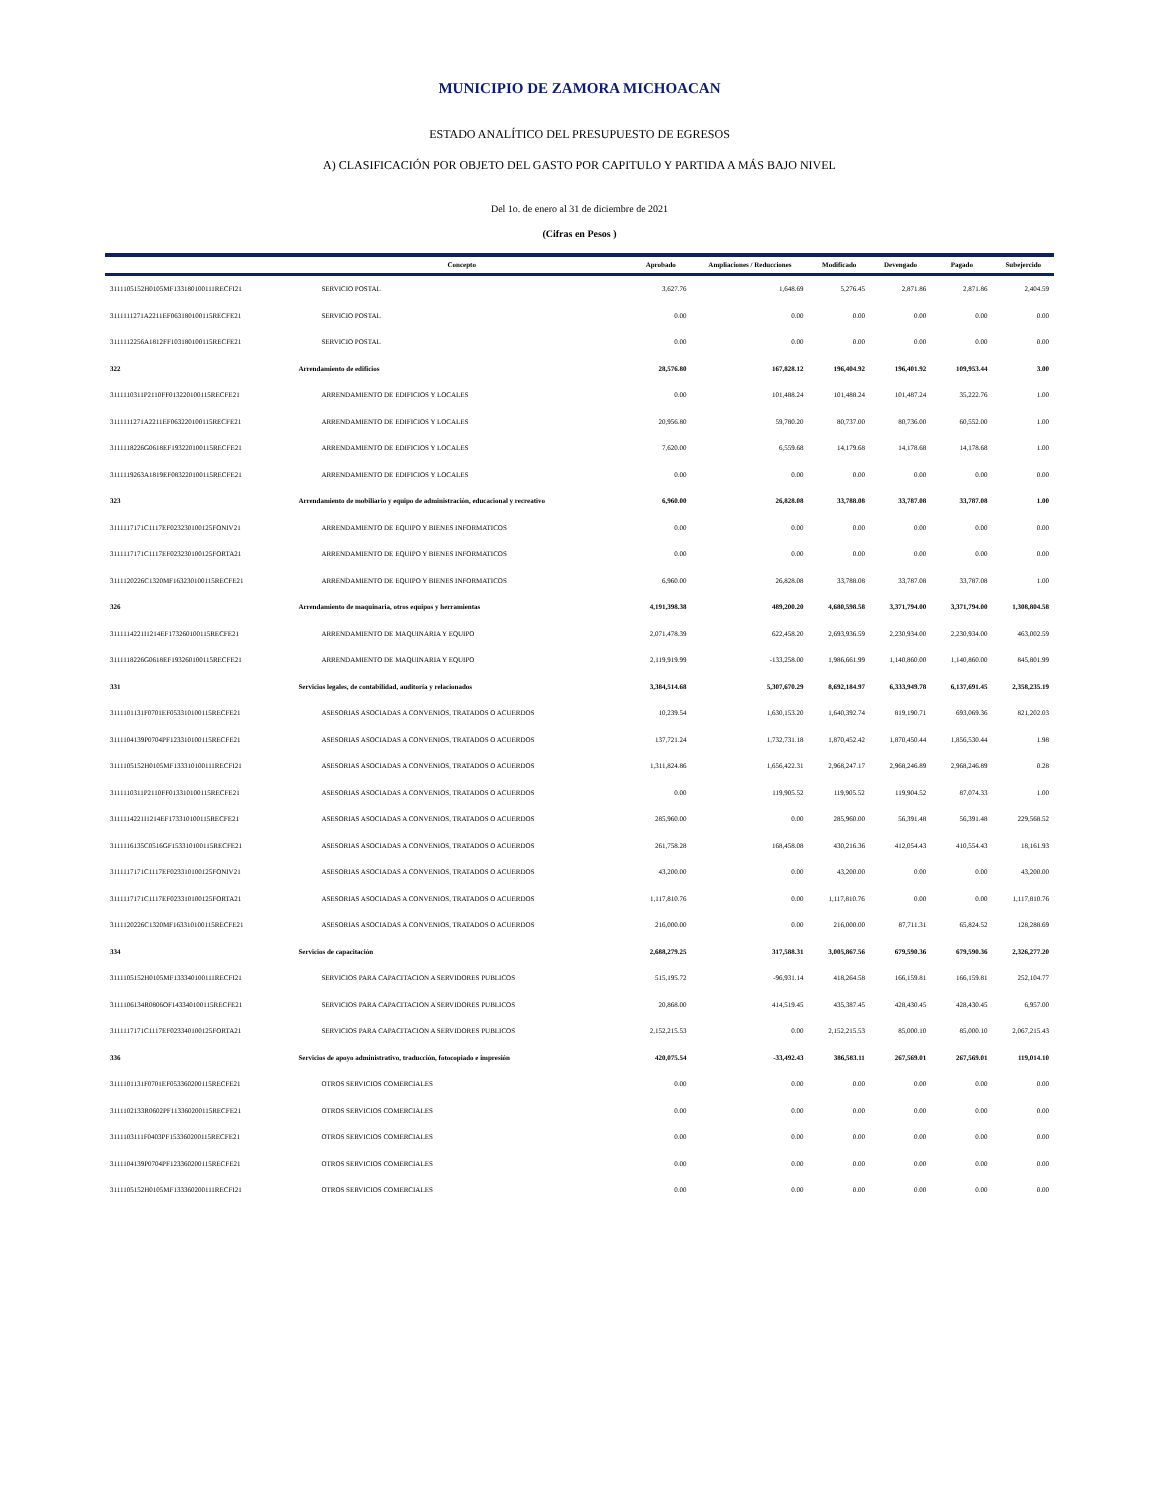MUNICIPIO DE ZAMORA MICHOACAN
ESTADO ANALÍTICO DEL PRESUPUESTO DE EGRESOS
A) CLASIFICACIÓN POR OBJETO DEL GASTO POR CAPITULO Y PARTIDA A MÁS BAJO NIVEL
Del 1o. de enero al 31 de diciembre de 2021
(Cifras en Pesos )
| | Concepto | Aprobado | Ampliaciones / Reducciones | Modificado | Devengado | Pagado | Subejercido |
| --- | --- | --- | --- | --- | --- | --- | --- |
| 3111105152H0105MF133180100111RECFI21 | SERVICIO POSTAL | 3,627.76 | 1,648.69 | 5,276.45 | 2,871.86 | 2,871.86 | 2,404.59 |
| 3111111271A2211EF063180100115RECFE21 | SERVICIO POSTAL | 0.00 | 0.00 | 0.00 | 0.00 | 0.00 | 0.00 |
| 3111112256A1812FF103180100115RECFE21 | SERVICIO POSTAL | 0.00 | 0.00 | 0.00 | 0.00 | 0.00 | 0.00 |
| 322 | Arrendamiento de edificios | 28,576.80 | 167,828.12 | 196,404.92 | 196,401.92 | 109,953.44 | 3.00 |
| 3111110311P2110FF013220100115RECFE21 | ARRENDAMIENTO DE EDIFICIOS Y LOCALES | 0.00 | 101,488.24 | 101,488.24 | 101,487.24 | 35,222.76 | 1.00 |
| 3111111271A2211EF063220100115RECFE21 | ARRENDAMIENTO DE EDIFICIOS Y LOCALES | 20,956.80 | 59,780.20 | 80,737.00 | 80,736.00 | 60,552.00 | 1.00 |
| 3111118226G0618EF193220100115RECFE21 | ARRENDAMIENTO DE EDIFICIOS Y LOCALES | 7,620.00 | 6,559.68 | 14,179.68 | 14,178.68 | 14,178.68 | 1.00 |
| 3111119263A1819EF083220100115RECFE21 | ARRENDAMIENTO DE EDIFICIOS Y LOCALES | 0.00 | 0.00 | 0.00 | 0.00 | 0.00 | 0.00 |
| 323 | Arrendamiento de mobiliario y equipo de administración, educacional y recreativo | 6,960.00 | 26,828.08 | 33,788.08 | 33,787.08 | 33,787.08 | 1.00 |
| 3111117171C1117EF023230100125FONIV21 | ARRENDAMIENTO DE EQUIPO Y BIENES INFORMATICOS | 0.00 | 0.00 | 0.00 | 0.00 | 0.00 | 0.00 |
| 3111117171C1117EF023230100125FORTA21 | ARRENDAMIENTO DE EQUIPO Y BIENES INFORMATICOS | 0.00 | 0.00 | 0.00 | 0.00 | 0.00 | 0.00 |
| 3111120226C1320MF163230100115RECFE21 | ARRENDAMIENTO DE EQUIPO Y BIENES INFORMATICOS | 6,960.00 | 26,828.08 | 33,788.08 | 33,787.08 | 33,787.08 | 1.00 |
| 326 | Arrendamiento de maquinaria, otros equipos y herramientas | 4,191,398.38 | 489,200.20 | 4,680,598.58 | 3,371,794.00 | 3,371,794.00 | 1,308,804.58 |
| 3111114221I1214EF173260100115RECFE21 | ARRENDAMIENTO DE MAQUINARIA Y EQUIPO | 2,071,478.39 | 622,458.20 | 2,693,936.59 | 2,230,934.00 | 2,230,934.00 | 463,002.59 |
| 3111118226G0618EF193260100115RECFE21 | ARRENDAMIENTO DE MAQUINARIA Y EQUIPO | 2,119,919.99 | -133,258.00 | 1,986,661.99 | 1,140,860.00 | 1,140,860.00 | 845,801.99 |
| 331 | Servicios legales, de contabilidad, auditoría y relacionados | 3,384,514.68 | 5,307,670.29 | 8,692,184.97 | 6,333,949.78 | 6,137,691.45 | 2,358,235.19 |
| 3111101131F0701EF053310100115RECFE21 | ASESORIAS ASOCIADAS A CONVENIOS, TRATADOS O ACUERDOS | 10,239.54 | 1,630,153.20 | 1,640,392.74 | 819,190.71 | 693,069.36 | 821,202.03 |
| 3111104139P0704PF123310100115RECFE21 | ASESORIAS ASOCIADAS A CONVENIOS, TRATADOS O ACUERDOS | 137,721.24 | 1,732,731.18 | 1,870,452.42 | 1,870,450.44 | 1,856,530.44 | 1.98 |
| 3111105152H0105MF133310100111RECFI21 | ASESORIAS ASOCIADAS A CONVENIOS, TRATADOS O ACUERDOS | 1,311,824.86 | 1,656,422.31 | 2,968,247.17 | 2,968,246.89 | 2,968,246.89 | 0.28 |
| 3111110311P2110FF013310100115RECFE21 | ASESORIAS ASOCIADAS A CONVENIOS, TRATADOS O ACUERDOS | 0.00 | 119,905.52 | 119,905.52 | 119,904.52 | 87,074.33 | 1.00 |
| 3111114221I1214EF173310100115RECFE21 | ASESORIAS ASOCIADAS A CONVENIOS, TRATADOS O ACUERDOS | 285,960.00 | 0.00 | 285,960.00 | 56,391.48 | 56,391.48 | 229,568.52 |
| 3111116135C0516GF153310100115RECFE21 | ASESORIAS ASOCIADAS A CONVENIOS, TRATADOS O ACUERDOS | 261,758.28 | 168,458.08 | 430,216.36 | 412,054.43 | 410,554.43 | 18,161.93 |
| 3111117171C1117EF023310100125FONIV21 | ASESORIAS ASOCIADAS A CONVENIOS, TRATADOS O ACUERDOS | 43,200.00 | 0.00 | 43,200.00 | 0.00 | 0.00 | 43,200.00 |
| 3111117171C1117EF023310100125FORTA21 | ASESORIAS ASOCIADAS A CONVENIOS, TRATADOS O ACUERDOS | 1,117,810.76 | 0.00 | 1,117,810.76 | 0.00 | 0.00 | 1,117,810.76 |
| 3111120226C1320MF163310100115RECFE21 | ASESORIAS ASOCIADAS A CONVENIOS, TRATADOS O ACUERDOS | 216,000.00 | 0.00 | 216,000.00 | 87,711.31 | 65,824.52 | 128,288.69 |
| 334 | Servicios de capacitación | 2,688,279.25 | 317,588.31 | 3,005,867.56 | 679,590.36 | 679,590.36 | 2,326,277.20 |
| 3111105152H0105MF133340100111RECFI21 | SERVICIOS PARA CAPACITACION A SERVIDORES PUBLICOS | 515,195.72 | -96,931.14 | 418,264.58 | 166,159.81 | 166,159.81 | 252,104.77 |
| 3111106134R0806OF143340100115RECFE21 | SERVICIOS PARA CAPACITACION A SERVIDORES PUBLICOS | 20,868.00 | 414,519.45 | 435,387.45 | 428,430.45 | 428,430.45 | 6,957.00 |
| 3111117171C1117EF023340100125FORTA21 | SERVICIOS PARA CAPACITACION A SERVIDORES PUBLICOS | 2,152,215.53 | 0.00 | 2,152,215.53 | 85,000.10 | 85,000.10 | 2,067,215.43 |
| 336 | Servicios de apoyo administrativo, traducción, fotocopiado e impresión | 420,075.54 | -33,492.43 | 386,583.11 | 267,569.01 | 267,569.01 | 119,014.10 |
| 3111101131F0701EF053360200115RECFE21 | OTROS SERVICIOS COMERCIALES | 0.00 | 0.00 | 0.00 | 0.00 | 0.00 | 0.00 |
| 3111102133R0602PF113360200115RECFE21 | OTROS SERVICIOS COMERCIALES | 0.00 | 0.00 | 0.00 | 0.00 | 0.00 | 0.00 |
| 3111103111F0403PF153360200115RECFE21 | OTROS SERVICIOS COMERCIALES | 0.00 | 0.00 | 0.00 | 0.00 | 0.00 | 0.00 |
| 3111104139P0704PF123360200115RECFE21 | OTROS SERVICIOS COMERCIALES | 0.00 | 0.00 | 0.00 | 0.00 | 0.00 | 0.00 |
| 3111105152H0105MF133360200111RECFI21 | OTROS SERVICIOS COMERCIALES | 0.00 | 0.00 | 0.00 | 0.00 | 0.00 | 0.00 |